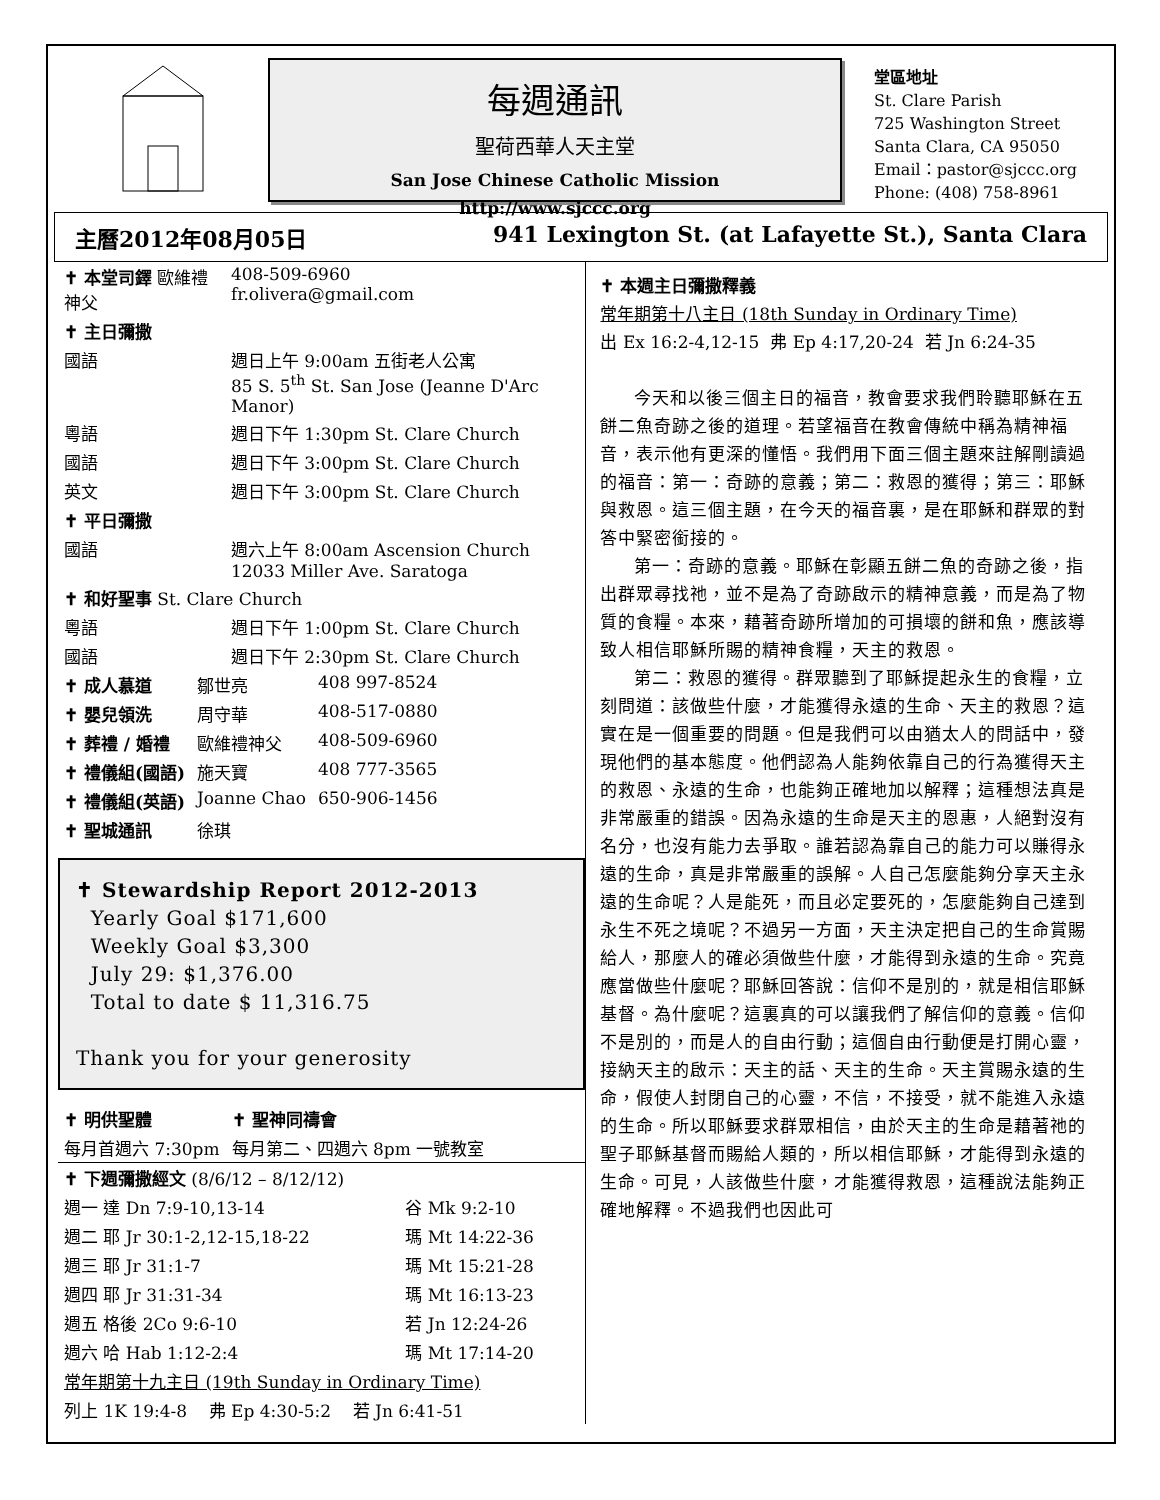每週通訊
聖荷西華人天主堂
San Jose Chinese Catholic Mission
http://www.sjccc.org
堂區地址
St. Clare Parish
725 Washington Street
Santa Clara, CA 95050
Email：pastor@sjccc.org
Phone: (408) 758-8961
主曆2012年08月05日 941 Lexington St. (at Lafayette St.), Santa Clara
| ✝ 本堂司鐸 歐維禮神父 | | 408-509-6960 fr.olivera@gmail.com |
| ✝ 主日彌撒 | | |
| 國語 | 週日上午 9:00am 五街老人公寓 85 S. 5<sup>th</sup> St. San Jose (Jeanne D'Arc Manor) | |
| 粵語 | 週日下午 1:30pm St. Clare Church | |
| 國語 | 週日下午 3:00pm St. Clare Church | |
| 英文 | 週日下午 3:00pm St. Clare Church | |
| ✝ 平日彌撒 | | |
| 國語 | 週六上午 8:00am Ascension Church 12033 Miller Ave. Saratoga | |
| ✝ 和好聖事 St. Clare Church | | |
| 粵語 | 週日下午 1:00pm St. Clare Church | |
| 國語 | 週日下午 2:30pm St. Clare Church | |
| ✝ 成人慕道 | 鄒世亮 | 408 997-8524 |
| ✝ 嬰兒領洗 | 周守華 | 408-517-0880 |
| ✝ 葬禮 / 婚禮 | 歐維禮神父 | 408-509-6960 |
| ✝ 禮儀組(國語) | 施天寶 | 408 777-3565 |
| ✝ 禮儀組(英語) | Joanne Chao | 650-906-1456 |
| ✝ 聖城通訊 | 徐琪 | |
✝ Stewardship Report 2012-2013
Yearly Goal $171,600
Weekly Goal $3,300
July 29: $1,376.00
Total to date $ 11,316.75
Thank you for your generosity
| ✝ 明供聖體 | ✝ 聖神同禱會 |
| 每月首週六 7:30pm | 每月第二、四週六 8pm 一號教室 |
| ✝ 下週彌撒經文 (8/6/12 – 8/12/12) | |
| 週一 達 Dn 7:9-10,13-14 | 谷 Mk 9:2-10 |
| 週二 耶 Jr 30:1-2,12-15,18-22 | 瑪 Mt 14:22-36 |
| 週三 耶 Jr 31:1-7 | 瑪 Mt 15:21-28 |
| 週四 耶 Jr 31:31-34 | 瑪 Mt 16:13-23 |
| 週五 格後 2Co 9:6-10 | 若 Jn 12:24-26 |
| 週六 哈 Hab 1:12-2:4 | 瑪 Mt 17:14-20 |
| 常年期第十九主日 (19th Sunday in Ordinary Time) | |
| 列上 1K 19:4-8 弗 Ep 4:30-5:2 若 Jn 6:41-51 | |
✝ 本週主日彌撒釋義
常年期第十八主日 (18th Sunday in Ordinary Time)
出 Ex 16:2-4,12-15 弗 Ep 4:17,20-24 若 Jn 6:24-35
今天和以後三個主日的福音，教會要求我們聆聽耶穌在五餅二魚奇跡之後的道理。若望福音在教會傳統中稱為精神福音，表示他有更深的懂悟。我們用下面三個主題來註解剛讀過的福音：第一：奇跡的意義；第二：救恩的獲得；第三：耶穌與救恩。這三個主題，在今天的福音裏，是在耶穌和群眾的對答中緊密銜接的。
第一：奇跡的意義。耶穌在彰顯五餅二魚的奇跡之後，指出群眾尋找祂，並不是為了奇跡啟示的精神意義，而是為了物質的食糧。本來，藉著奇跡所增加的可損壞的餅和魚，應該導致人相信耶穌所賜的精神食糧，天主的救恩。
第二：救恩的獲得。群眾聽到了耶穌提起永生的食糧，立刻問道：該做些什麼，才能獲得永遠的生命、天主的救恩？這實在是一個重要的問題。但是我們可以由猶太人的問話中，發現他們的基本態度。他們認為人能夠依靠自己的行為獲得天主的救恩、永遠的生命，也能夠正確地加以解釋；這種想法真是非常嚴重的錯誤。因為永遠的生命是天主的恩惠，人絕對沒有名分，也沒有能力去爭取。誰若認為靠自己的能力可以賺得永遠的生命，真是非常嚴重的誤解。人自己怎麼能夠分享天主永遠的生命呢？人是能死，而且必定要死的，怎麼能夠自己達到永生不死之境呢？不過另一方面，天主決定把自己的生命賞賜給人，那麼人的確必須做些什麼，才能得到永遠的生命。究竟應當做些什麼呢？耶穌回答說：信仰不是別的，就是相信耶穌基督。為什麼呢？這裏真的可以讓我們了解信仰的意義。信仰不是別的，而是人的自由行動；這個自由行動便是打開心靈，接納天主的啟示：天主的話、天主的生命。天主賞賜永遠的生命，假使人封閉自己的心靈，不信，不接受，就不能進入永遠的生命。所以耶穌要求群眾相信，由於天主的生命是藉著祂的聖子耶穌基督而賜給人類的，所以相信耶穌，才能得到永遠的生命。可見，人該做些什麼，才能獲得救恩，這種說法能夠正確地解釋。不過我們也因此可